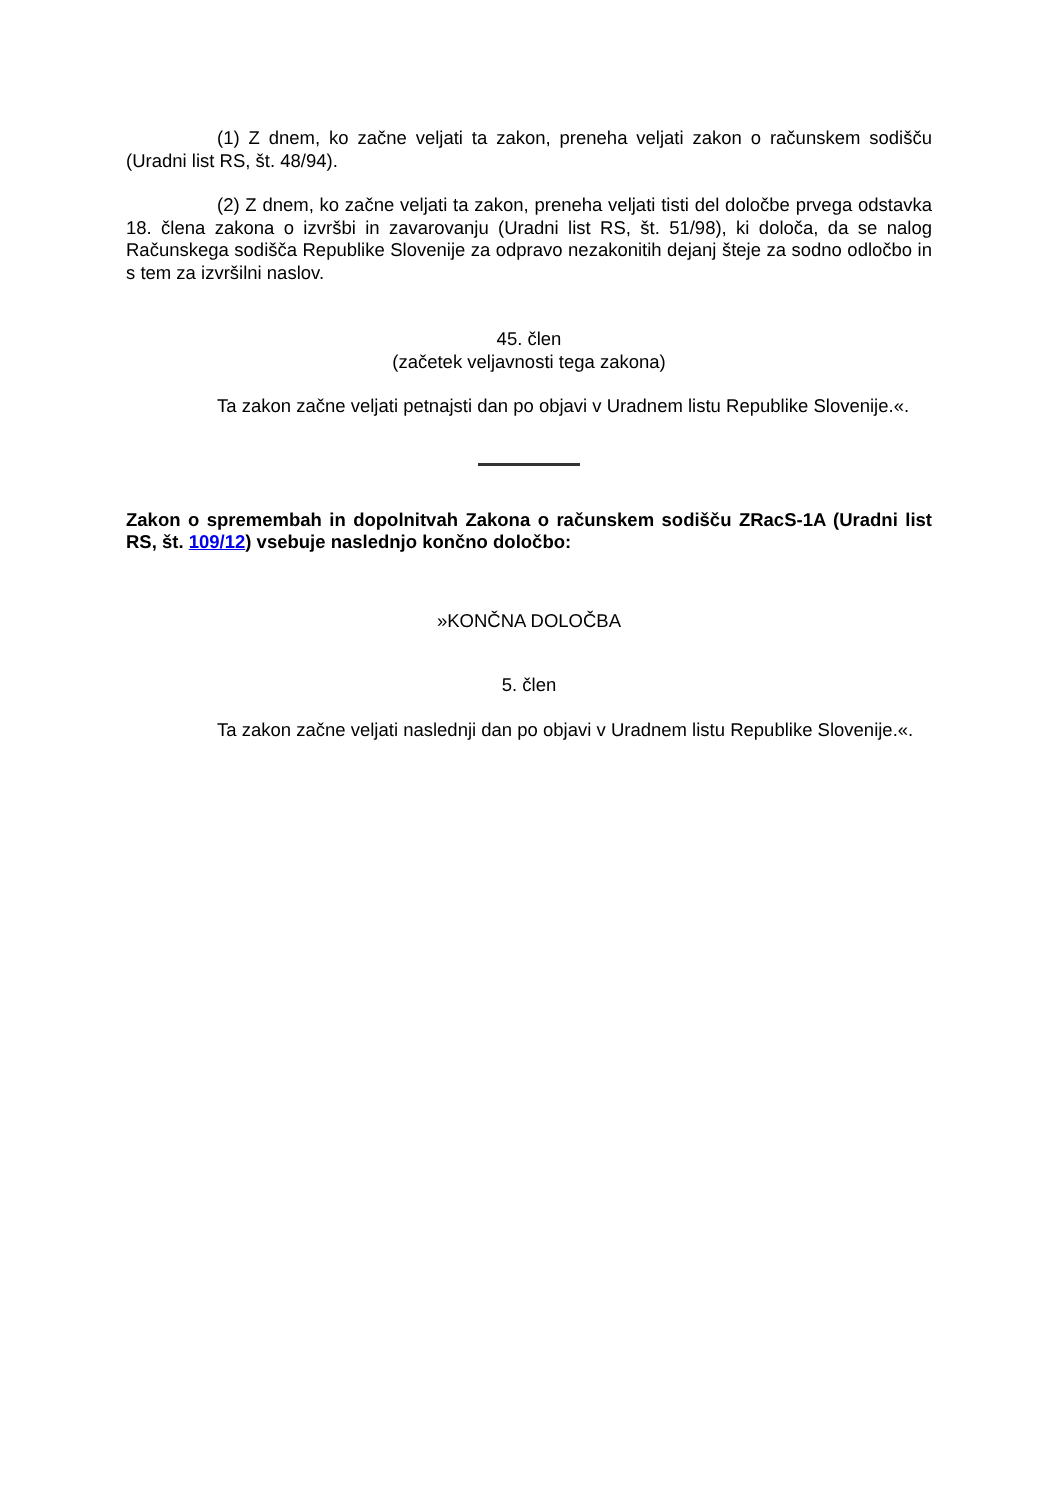(1) Z dnem, ko začne veljati ta zakon, preneha veljati zakon o računskem sodišču (Uradni list RS, št. 48/94).
(2) Z dnem, ko začne veljati ta zakon, preneha veljati tisti del določbe prvega odstavka 18. člena zakona o izvršbi in zavarovanju (Uradni list RS, št. 51/98), ki določa, da se nalog Računskega sodišča Republike Slovenije za odpravo nezakonitih dejanj šteje za sodno odločbo in s tem za izvršilni naslov.
45. člen
(začetek veljavnosti tega zakona)
Ta zakon začne veljati petnajsti dan po objavi v Uradnem listu Republike Slovenije.«.
Zakon o spremembah in dopolnitvah Zakona o računskem sodišču ZRacS-1A (Uradni list RS, št. 109/12) vsebuje naslednjo končno določbo:
»KONČNA DOLOČBA
5. člen
Ta zakon začne veljati naslednji dan po objavi v Uradnem listu Republike Slovenije.«.